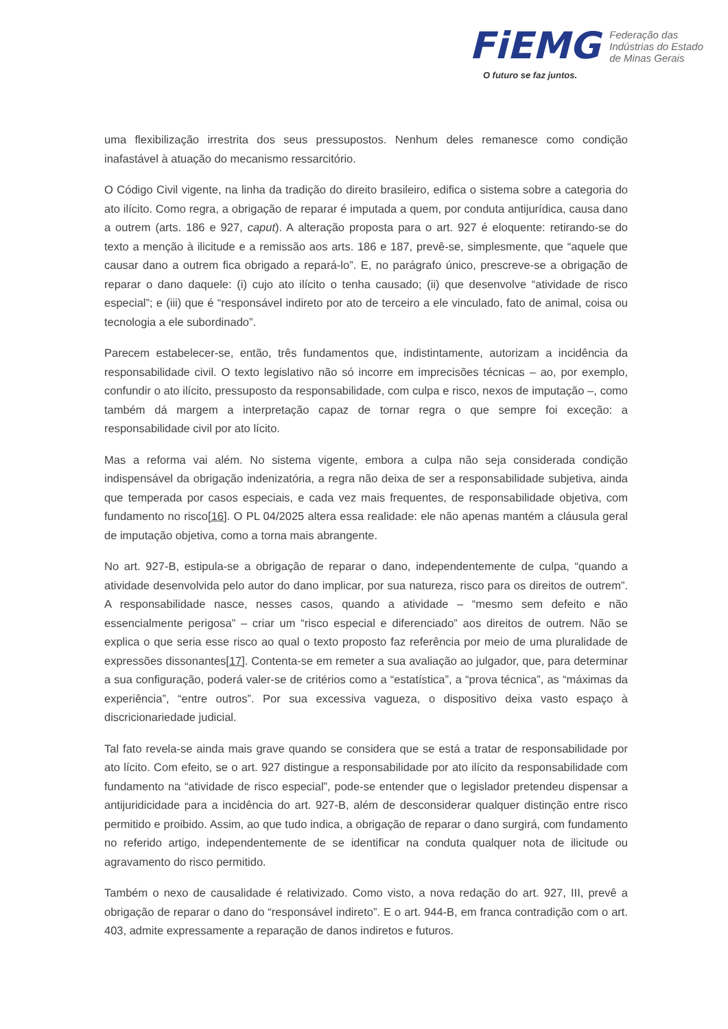FiEMG
Federação das
Indústrias do Estado
de Minas Gerais
O futuro se faz juntos.
uma flexibilização irrestrita dos seus pressupostos. Nenhum deles remanesce como condição inafastável à atuação do mecanismo ressarcitório.
O Código Civil vigente, na linha da tradição do direito brasileiro, edifica o sistema sobre a categoria do ato ilícito. Como regra, a obrigação de reparar é imputada a quem, por conduta antijurídica, causa dano a outrem (arts. 186 e 927, caput). A alteração proposta para o art. 927 é eloquente: retirando-se do texto a menção à ilicitude e a remissão aos arts. 186 e 187, prevê-se, simplesmente, que “aquele que causar dano a outrem fica obrigado a repará-lo”. E, no parágrafo único, prescreve-se a obrigação de reparar o dano daquele: (i) cujo ato ilícito o tenha causado; (ii) que desenvolve “atividade de risco especial”; e (iii) que é “responsável indireto por ato de terceiro a ele vinculado, fato de animal, coisa ou tecnologia a ele subordinado”.
Parecem estabelecer-se, então, três fundamentos que, indistintamente, autorizam a incidência da responsabilidade civil. O texto legislativo não só incorre em imprecisões técnicas – ao, por exemplo, confundir o ato ilícito, pressuposto da responsabilidade, com culpa e risco, nexos de imputação –, como também dá margem a interpretação capaz de tornar regra o que sempre foi exceção: a responsabilidade civil por ato lícito.
Mas a reforma vai além. No sistema vigente, embora a culpa não seja considerada condição indispensável da obrigação indenizatória, a regra não deixa de ser a responsabilidade subjetiva, ainda que temperada por casos especiais, e cada vez mais frequentes, de responsabilidade objetiva, com fundamento no risco[16]. O PL 04/2025 altera essa realidade: ele não apenas mantém a cláusula geral de imputação objetiva, como a torna mais abrangente.
No art. 927-B, estipula-se a obrigação de reparar o dano, independentemente de culpa, “quando a atividade desenvolvida pelo autor do dano implicar, por sua natureza, risco para os direitos de outrem”. A responsabilidade nasce, nesses casos, quando a atividade – “mesmo sem defeito e não essencialmente perigosa” – criar um “risco especial e diferenciado” aos direitos de outrem. Não se explica o que seria esse risco ao qual o texto proposto faz referência por meio de uma pluralidade de expressões dissonantes[17]. Contenta-se em remeter a sua avaliação ao julgador, que, para determinar a sua configuração, poderá valer-se de critérios como a “estatística”, a “prova técnica”, as “máximas da experiência”, “entre outros”. Por sua excessiva vagueza, o dispositivo deixa vasto espaço à discricionariedade judicial.
Tal fato revela-se ainda mais grave quando se considera que se está a tratar de responsabilidade por ato lícito. Com efeito, se o art. 927 distingue a responsabilidade por ato ilícito da responsabilidade com fundamento na “atividade de risco especial”, pode-se entender que o legislador pretendeu dispensar a antijuridicidade para a incidência do art. 927-B, além de desconsiderar qualquer distinção entre risco permitido e proibido. Assim, ao que tudo indica, a obrigação de reparar o dano surgirá, com fundamento no referido artigo, independentemente de se identificar na conduta qualquer nota de ilicitude ou agravamento do risco permitido.
Também o nexo de causalidade é relativizado. Como visto, a nova redação do art. 927, III, prevê a obrigação de reparar o dano do “responsável indireto”. E o art. 944-B, em franca contradição com o art. 403, admite expressamente a reparação de danos indiretos e futuros.